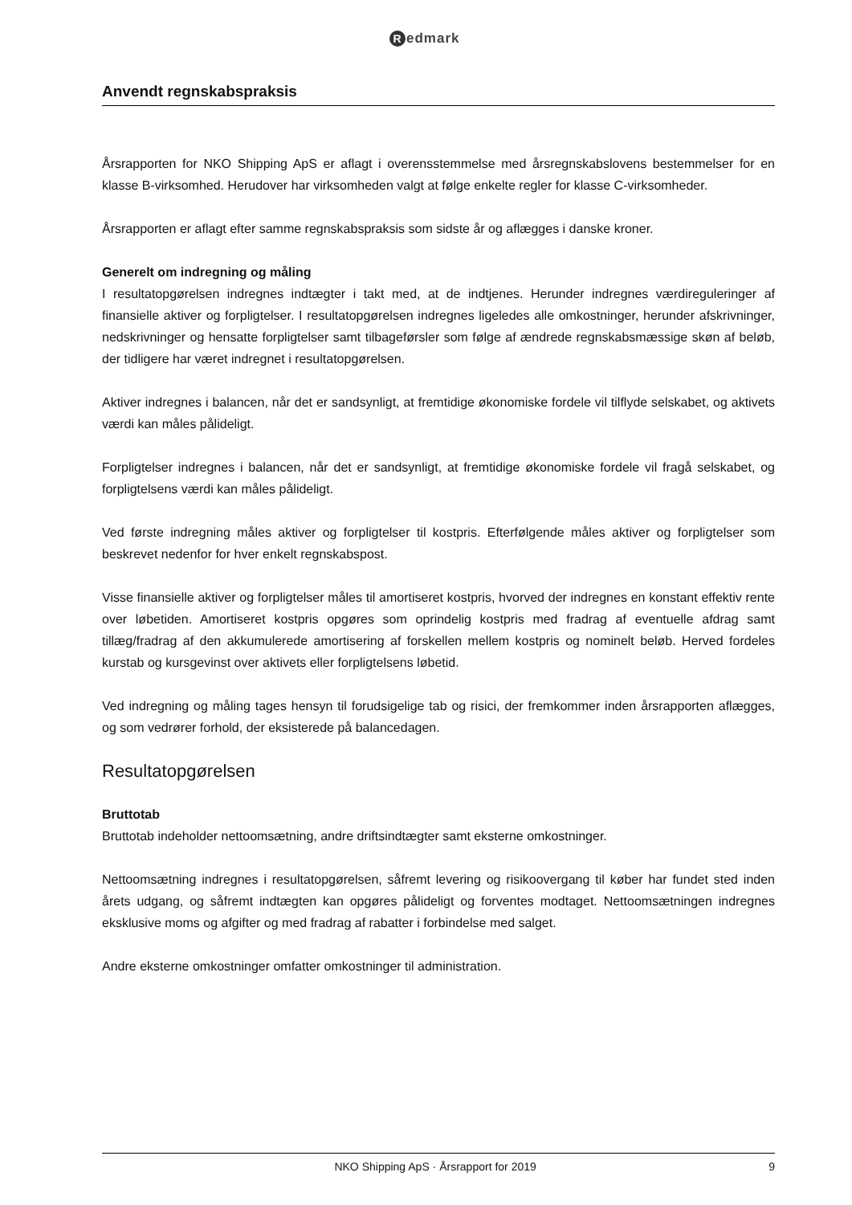Redmark
Anvendt regnskabspraksis
Årsrapporten for NKO Shipping ApS er aflagt i overensstemmelse med årsregnskabslovens bestemmelser for en klasse B-virksomhed. Herudover har virksomheden valgt at følge enkelte regler for klasse C-virksomheder.
Årsrapporten er aflagt efter samme regnskabspraksis som sidste år og aflægges i danske kroner.
Generelt om indregning og måling
I resultatopgørelsen indregnes indtægter i takt med, at de indtjenes. Herunder indregnes værdireguleringer af finansielle aktiver og forpligtelser. I resultatopgørelsen indregnes ligeledes alle omkostninger, herunder afskrivninger, nedskrivninger og hensatte forpligtelser samt tilbageførsler som følge af ændrede regnskabsmæssige skøn af beløb, der tidligere har været indregnet i resultatopgørelsen.
Aktiver indregnes i balancen, når det er sandsynligt, at fremtidige økonomiske fordele vil tilflyde selskabet, og aktivets værdi kan måles pålideligt.
Forpligtelser indregnes i balancen, når det er sandsynligt, at fremtidige økonomiske fordele vil fragå selskabet, og forpligtelsens værdi kan måles pålideligt.
Ved første indregning måles aktiver og forpligtelser til kostpris. Efterfølgende måles aktiver og forpligtelser som beskrevet nedenfor for hver enkelt regnskabspost.
Visse finansielle aktiver og forpligtelser måles til amortiseret kostpris, hvorved der indregnes en konstant effektiv rente over løbetiden. Amortiseret kostpris opgøres som oprindelig kostpris med fradrag af eventuelle afdrag samt tillæg/fradrag af den akkumulerede amortisering af forskellen mellem kostpris og nominelt beløb. Herved fordeles kurstab og kursgevinst over aktivets eller forpligtelsens løbetid.
Ved indregning og måling tages hensyn til forudsigelige tab og risici, der fremkommer inden årsrapporten aflægges, og som vedrører forhold, der eksisterede på balancedagen.
Resultatopgørelsen
Bruttotab
Bruttotab indeholder nettoomsætning, andre driftsindtægter samt eksterne omkostninger.
Nettoomsætning indregnes i resultatopgørelsen, såfremt levering og risikoovergang til køber har fundet sted inden årets udgang, og såfremt indtægten kan opgøres pålideligt og forventes modtaget. Nettoomsætningen indregnes eksklusive moms og afgifter og med fradrag af rabatter i forbindelse med salget.
Andre eksterne omkostninger omfatter omkostninger til administration.
NKO Shipping ApS · Årsrapport for 2019 9